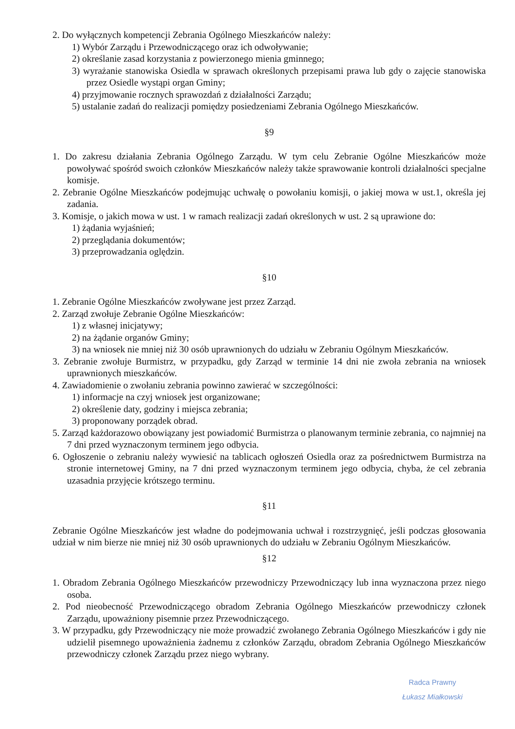2. Do wyłącznych kompetencji Zebrania Ogólnego Mieszkańców należy:
1) Wybór Zarządu i Przewodniczącego oraz ich odwoływanie;
2) określanie zasad korzystania z powierzonego mienia gminnego;
3) wyrażanie stanowiska Osiedla w sprawach określonych przepisami prawa lub gdy o zajęcie stanowiska przez Osiedle wystąpi organ Gminy;
4) przyjmowanie rocznych sprawozdań z działalności Zarządu;
5) ustalanie zadań do realizacji pomiędzy posiedzeniami Zebrania Ogólnego Mieszkańców.
§9
1. Do zakresu działania Zebrania Ogólnego Zarządu. W tym celu Zebranie Ogólne Mieszkańców może powoływać spośród swoich członków Mieszkańców należy także sprawowanie kontroli działalności specjalne komisje.
2. Zebranie Ogólne Mieszkańców podejmując uchwałę o powołaniu komisji, o jakiej mowa w ust.1, określa jej zadania.
3. Komisje, o jakich mowa w ust. 1 w ramach realizacji zadań określonych w ust. 2 są uprawione do:
1) żądania wyjaśnień;
2) przeglądania dokumentów;
3) przeprowadzania oględzin.
§10
1. Zebranie Ogólne Mieszkańców zwoływane jest przez Zarząd.
2. Zarząd zwołuje Zebranie Ogólne Mieszkańców:
1) z własnej inicjatywy;
2) na żądanie organów Gminy;
3) na wniosek nie mniej niż 30 osób uprawnionych do udziału w Zebraniu Ogólnym Mieszkańców.
3. Zebranie zwołuje Burmistrz, w przypadku, gdy Zarząd w terminie 14 dni nie zwoła zebrania na wniosek uprawnionych mieszkańców.
4. Zawiadomienie o zwołaniu zebrania powinno zawierać w szczególności:
1) informacje na czyj wniosek jest organizowane;
2) określenie daty, godziny i miejsca zebrania;
3) proponowany porządek obrad.
5. Zarząd każdorazowo obowiązany jest powiadomić Burmistrza o planowanym terminie zebrania, co najmniej na 7 dni przed wyznaczonym terminem jego odbycia.
6. Ogłoszenie o zebraniu należy wywiesić na tablicach ogłoszeń Osiedla oraz za pośrednictwem Burmistrza na stronie internetowej Gminy, na 7 dni przed wyznaczonym terminem jego odbycia, chyba, że cel zebrania uzasadnia przyjęcie krótszego terminu.
§11
Zebranie Ogólne Mieszkańców jest władne do podejmowania uchwał i rozstrzygnięć, jeśli podczas głosowania udział w nim bierze nie mniej niż 30 osób uprawnionych do udziału w Zebraniu Ogólnym Mieszkańców.
§12
1. Obradom Zebrania Ogólnego Mieszkańców przewodniczy Przewodniczący lub inna wyznaczona przez niego osoba.
2. Pod nieobecność Przewodniczącego obradom Zebrania Ogólnego Mieszkańców przewodniczy członek Zarządu, upoważniony pisemnie przez Przewodniczącego.
3. W przypadku, gdy Przewodniczący nie może prowadzić zwołanego Zebrania Ogólnego Mieszkańców i gdy nie udzielił pisemnego upoważnienia żadnemu z członków Zarządu, obradom Zebrania Ogólnego Mieszkańców przewodniczy członek Zarządu przez niego wybrany.
Radca Prawny
Łukasz Miałkowski